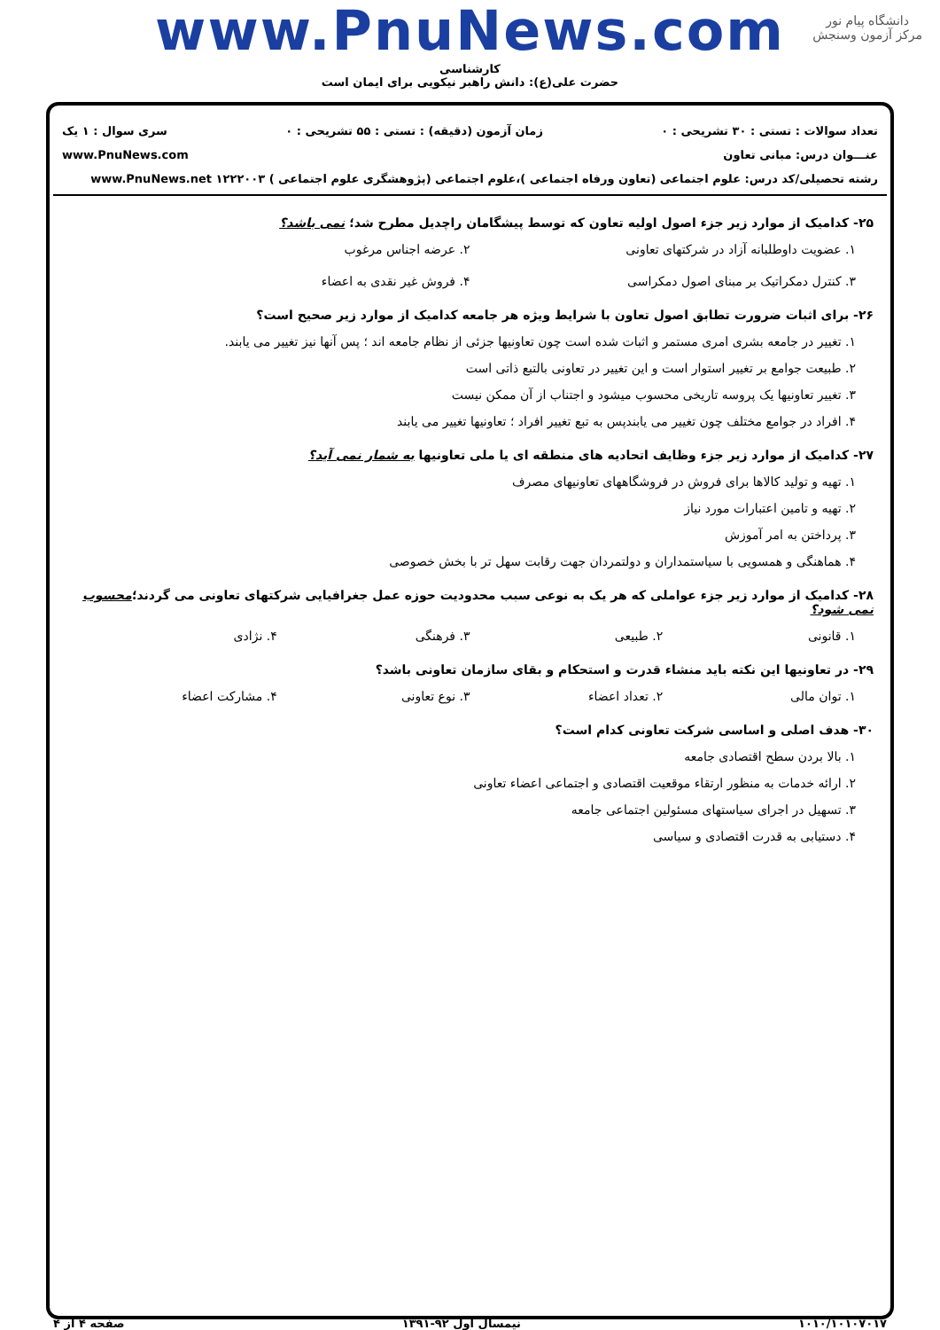دانشگاه پیام نور
مرکز آزمون وسنجش
www.PnuNews.com
کارشناسی
حضرت علی(ع): دانش راهبر نیکویی برای ایمان است
تعداد سوالات : تستی : ۳۰ تشریحی : ۰ زمان آزمون (دقیقه) : تستی : ۵۵ تشریحی : ۰ سری سوال : ۱ یک
عنـــوان درس: مبانی تعاون www.PnuNews.com
رشته تحصیلی/کد درس: علوم اجتماعی (تعاون ورفاه اجتماعی )،علوم اجتماعی (پژوهشگری علوم اجتماعی ) ۱۲۲۲۰۰۳ www.PnuNews.net
۲۵- کدامیک از موارد زیر جزء اصول اولیه تعاون که توسط پیشگامان راچدیل مطرح شد؛ نمی باشد؟
۱. عضویت داوطلبانه آزاد در شرکتهای تعاونی ۲. عرضه اجناس مرغوب ۳. کنترل دمکراتیک بر مبنای اصول دمکراسی ۴. فروش غیر نقدی به اعضاء
۲۶- برای اثبات ضرورت تطابق اصول تعاون با شرایط ویژه هر جامعه کدامیک از موارد زیر صحیح است؟
۱. تغییر در جامعه بشری امری مستمر و اثبات شده است چون تعاونیها جزئی از نظام جامعه اند ؛ پس آنها نیز تغییر می یابند.
۲. طبیعت جوامع بر تغییر استوار است و این تغییر در تعاونی بالتبع ذاتی است
۳. تغییر تعاونیها یک پروسه تاریخی محسوب میشود و اجتناب از آن ممکن نیست
۴. افراد در جوامع مختلف چون تغییر می یابندپس به تبع تغییر افراد ؛ تعاونیها تغییر می یابند
۲۷- کدامیک از موارد زیر جزء وظایف اتحادیه های منطقه ای یا ملی تعاونیها به شمار نمی آید؟
۱. تهیه و تولید کالاها برای فروش در فروشگاههای تعاونیهای مصرف
۲. تهیه و تامین اعتبارات مورد نیاز
۳. پرداختن به امر آموزش
۴. هماهنگی و همسویی با سیاستمداران و دولتمردان جهت رقابت سهل تر با بخش خصوصی
۲۸- کدامیک از موارد زیر جزء عواملی که هر یک به نوعی سبب محدودیت حوزه عمل جغرافیایی شرکتهای تعاونی می گردند؛محسوب نمی شود؟
۱. قانونی ۲. طبیعی ۳. فرهنگی ۴. نژادی
۲۹- در تعاونیها این نکته باید منشاء قدرت و استحکام و بقای سازمان تعاونی باشد؟
۱. توان مالی ۲. تعداد اعضاء ۳. نوع تعاونی ۴. مشارکت اعضاء
۳۰- هدف اصلی و اساسی شرکت تعاونی کدام است؟
۱. بالا بردن سطح اقتصادی جامعه
۲. ارائه خدمات به منظور ارتقاء موقعیت اقتصادی و اجتماعی اعضاء تعاونی
۳. تسهیل در اجرای سیاستهای مسئولین اجتماعی جامعه
۴. دستیابی به قدرت اقتصادی و سیاسی
۱۰۱۰/۱۰۱۰۷۰۱۷ نیمسال اول ۹۲-۱۳۹۱ صفحه ۴ از ۴